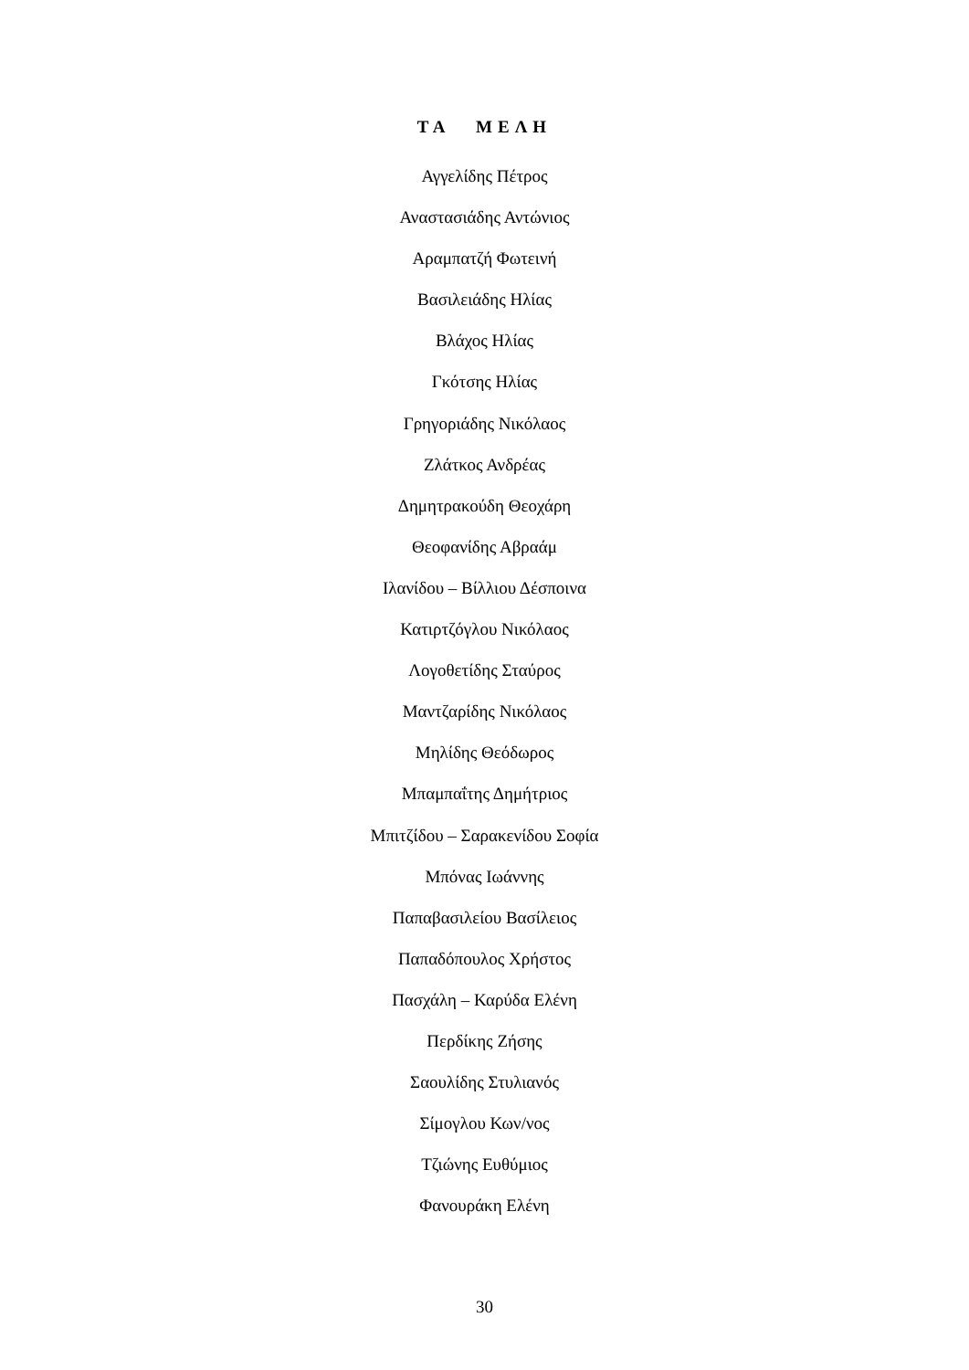ΤΑ ΜΕΛΗ
Αγγελίδης Πέτρος
Αναστασιάδης Αντώνιος
Αραμπατζή Φωτεινή
Βασιλειάδης Ηλίας
Βλάχος Ηλίας
Γκότσης Ηλίας
Γρηγοριάδης Νικόλαος
Ζλάτκος Ανδρέας
Δημητρακούδη Θεοχάρη
Θεοφανίδης Αβραάμ
Ιλανίδου – Βίλλιου Δέσποινα
Κατιρτζόγλου Νικόλαος
Λογοθετίδης Σταύρος
Μαντζαρίδης Νικόλαος
Μηλίδης Θεόδωρος
Μπαμπαΐτης Δημήτριος
Μπιτζίδου – Σαρακενίδου Σοφία
Μπόνας Ιωάννης
Παπαβασιλείου Βασίλειος
Παπαδόπουλος Χρήστος
Πασχάλη – Καρύδα Ελένη
Περδίκης Ζήσης
Σαουλίδης Στυλιανός
Σίμογλου Κων/νος
Τζιώνης Ευθύμιος
Φανουράκη Ελένη
30